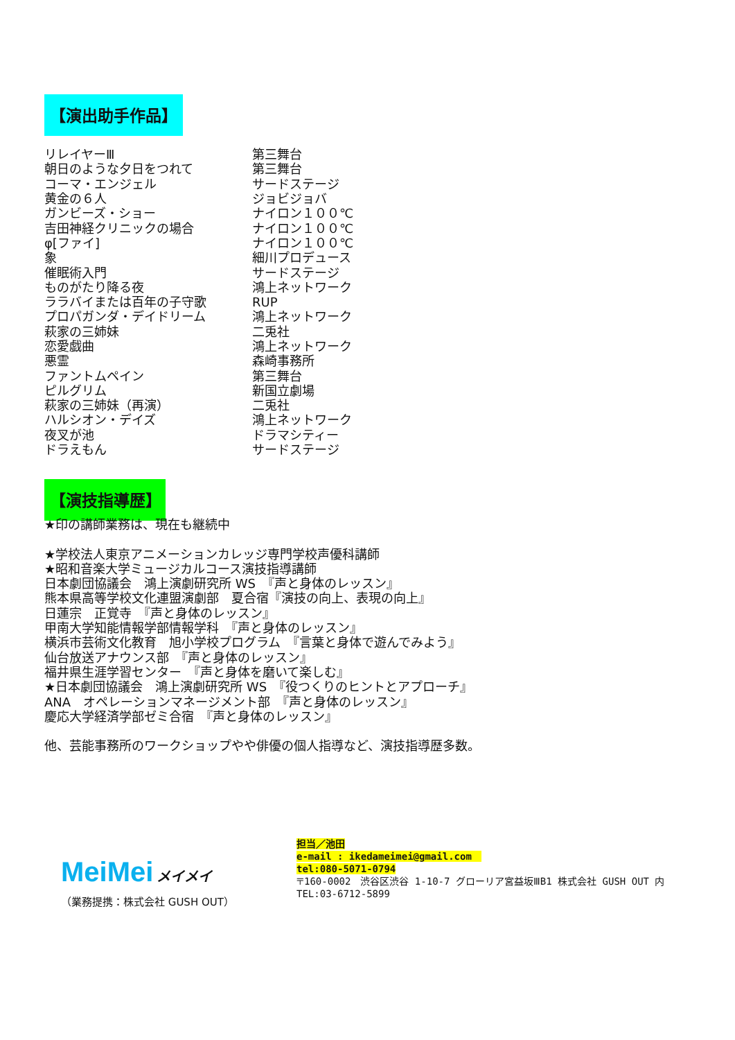【演出助手作品】
| リレイヤーⅢ | 第三舞台 |
| 朝日のような夕日をつれて | 第三舞台 |
| コーマ・エンジェル | サードステージ |
| 黄金の６人 | ジョビジョバ |
| ガンビーズ・ショー | ナイロン１００℃ |
| 吉田神経クリニックの場合 | ナイロン１００℃ |
| φ[ファイ] | ナイロン１００℃ |
| 象 | 細川プロデュース |
| 催眠術入門 | サードステージ |
| ものがたり降る夜 | 鴻上ネットワーク |
| ララバイまたは百年の子守歌 | RUP |
| プロパガンダ・デイドリーム | 鴻上ネットワーク |
| 萩家の三姉妹 | 二兎社 |
| 恋愛戯曲 | 鴻上ネットワーク |
| 悪霊 | 森崎事務所 |
| ファントムペイン | 第三舞台 |
| ピルグリム | 新国立劇場 |
| 萩家の三姉妹（再演） | 二兎社 |
| ハルシオン・デイズ | 鴻上ネットワーク |
| 夜叉が池 | ドラマシティー |
| ドラえもん | サードステージ |
【演技指導歴】
★印の講師業務は、現在も継続中
★学校法人東京アニメーションカレッジ専門学校声優科講師
★昭和音楽大学ミュージカルコース演技指導講師
日本劇団協議会　鴻上演劇研究所 WS　『声と身体のレッスン』
熊本県高等学校文化連盟演劇部　夏合宿『演技の向上、表現の向上』
日蓮宗　正覚寺　『声と身体のレッスン』
甲南大学知能情報学部情報学科　『声と身体のレッスン』
横浜市芸術文化教育　旭小学校プログラム　『言葉と身体で遊んでみよう』
仙台放送アナウンス部　『声と身体のレッスン』
福井県生涯学習センター　『声と身体を磨いて楽しむ』
★日本劇団協議会　鴻上演劇研究所 WS　『役つくりのヒントとアプローチ』
ANA　オペレーションマネージメント部　『声と身体のレッスン』
慶応大学経済学部ゼミ合宿　『声と身体のレッスン』
他、芸能事務所のワークショップやや俳優の個人指導など、演技指導歴多数。
MeiMei メイメイ
（業務提携：株式会社 GUSH OUT）
担当／池田
e-mail : ikedameimei@gmail.com　
tel:080-5071-0794
〒160-0002　渋谷区渋谷 1-10-7 グローリア宮益坂ⅢB1 株式会社 GUSH OUT 内
TEL:03-6712-5899